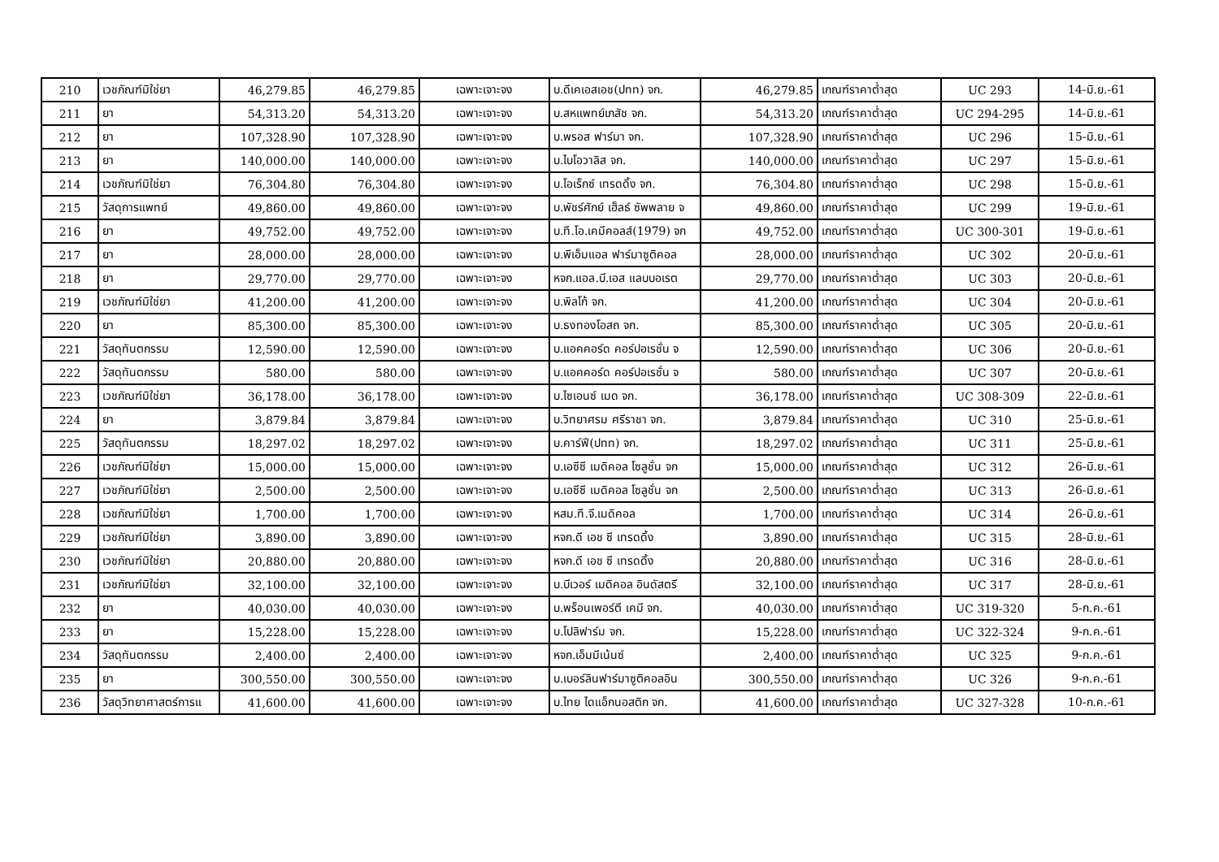| 210 | เวชภัณฑ์มิใช่ยา | 46,279.85 | 46,279.85 | เฉพาะเจาะจง | บ.ดีเคเอสเอช(ปทท) จก. | 46,279.85 | เกณฑ์ราคาต่ำสุด | UC 293 | 14-มิ.ย.-61 |
| 211 | ยา | 54,313.20 | 54,313.20 | เฉพาะเจาะจง | บ.สหแพทย์เภสัช จก. | 54,313.20 | เกณฑ์ราคาต่ำสุด | UC 294-295 | 14-มิ.ย.-61 |
| 212 | ยา | 107,328.90 | 107,328.90 | เฉพาะเจาะจง | บ.พรอส ฟาร์มา จก. | 107,328.90 | เกณฑ์ราคาต่ำสุด | UC 296 | 15-มิ.ย.-61 |
| 213 | ยา | 140,000.00 | 140,000.00 | เฉพาะเจาะจง | บ.ไบโอวาลิส จก. | 140,000.00 | เกณฑ์ราคาต่ำสุด | UC 297 | 15-มิ.ย.-61 |
| 214 | เวชภัณฑ์มิใช่ยา | 76,304.80 | 76,304.80 | เฉพาะเจาะจง | บ.โอเร็กซ์ เทรดดิ้ง จก. | 76,304.80 | เกณฑ์ราคาต่ำสุด | UC 298 | 15-มิ.ย.-61 |
| 215 | วัสดุการแพทย์ | 49,860.00 | 49,860.00 | เฉพาะเจาะจง | บ.พัชร์ศักย์ เฮ็ลธ์ ซัพพลาย จ | 49,860.00 | เกณฑ์ราคาต่ำสุด | UC 299 | 19-มิ.ย.-61 |
| 216 | ยา | 49,752.00 | 49,752.00 | เฉพาะเจาะจง | บ.ที.โอ.เคมีคอลส์(1979) จก | 49,752.00 | เกณฑ์ราคาต่ำสุด | UC 300-301 | 19-มิ.ย.-61 |
| 217 | ยา | 28,000.00 | 28,000.00 | เฉพาะเจาะจง | บ.พีเอ็มแอล ฟาร์มาซูติคอล | 28,000.00 | เกณฑ์ราคาต่ำสุด | UC 302 | 20-มิ.ย.-61 |
| 218 | ยา | 29,770.00 | 29,770.00 | เฉพาะเจาะจง | หจก.แอล.บี.เอส แลบบอเรต | 29,770.00 | เกณฑ์ราคาต่ำสุด | UC 303 | 20-มิ.ย.-61 |
| 219 | เวชภัณฑ์มิใช่ยา | 41,200.00 | 41,200.00 | เฉพาะเจาะจง | บ.พิลโก้ จก. | 41,200.00 | เกณฑ์ราคาต่ำสุด | UC 304 | 20-มิ.ย.-61 |
| 220 | ยา | 85,300.00 | 85,300.00 | เฉพาะเจาะจง | บ.ธงทองโอสถ จก. | 85,300.00 | เกณฑ์ราคาต่ำสุด | UC 305 | 20-มิ.ย.-61 |
| 221 | วัสดุทันตกรรม | 12,590.00 | 12,590.00 | เฉพาะเจาะจง | บ.แอคคอร์ด คอร์ปอเรชั่น จ | 12,590.00 | เกณฑ์ราคาต่ำสุด | UC 306 | 20-มิ.ย.-61 |
| 222 | วัสดุทันตกรรม | 580.00 | 580.00 | เฉพาะเจาะจง | บ.แอคคอร์ด คอร์ปอเรชั่น จ | 580.00 | เกณฑ์ราคาต่ำสุด | UC 307 | 20-มิ.ย.-61 |
| 223 | เวชภัณฑ์มิใช่ยา | 36,178.00 | 36,178.00 | เฉพาะเจาะจง | บ.ไซเอนซ์ เมด จก. | 36,178.00 | เกณฑ์ราคาต่ำสุด | UC 308-309 | 22-มิ.ย.-61 |
| 224 | ยา | 3,879.84 | 3,879.84 | เฉพาะเจาะจง | บ.วิทยาศรม ศรีราชา จก. | 3,879.84 | เกณฑ์ราคาต่ำสุด | UC 310 | 25-มิ.ย.-61 |
| 225 | วัสดุทันตกรรม | 18,297.02 | 18,297.02 | เฉพาะเจาะจง | บ.คาร์ฟี(ปทท) จก. | 18,297.02 | เกณฑ์ราคาต่ำสุด | UC 311 | 25-มิ.ย.-61 |
| 226 | เวชภัณฑ์มิใช่ยา | 15,000.00 | 15,000.00 | เฉพาะเจาะจง | บ.เอซีซี เมดิคอล โซลูชั่น จก | 15,000.00 | เกณฑ์ราคาต่ำสุด | UC 312 | 26-มิ.ย.-61 |
| 227 | เวชภัณฑ์มิใช่ยา | 2,500.00 | 2,500.00 | เฉพาะเจาะจง | บ.เอซีซี เมดิคอล โซลูชั่น จก | 2,500.00 | เกณฑ์ราคาต่ำสุด | UC 313 | 26-มิ.ย.-61 |
| 228 | เวชภัณฑ์มิใช่ยา | 1,700.00 | 1,700.00 | เฉพาะเจาะจง | หสม.ที.จี.เมดิคอล | 1,700.00 | เกณฑ์ราคาต่ำสุด | UC 314 | 26-มิ.ย.-61 |
| 229 | เวชภัณฑ์มิใช่ยา | 3,890.00 | 3,890.00 | เฉพาะเจาะจง | หจก.ดี เอช ซี เทรดดิ้ง | 3,890.00 | เกณฑ์ราคาต่ำสุด | UC 315 | 28-มิ.ย.-61 |
| 230 | เวชภัณฑ์มิใช่ยา | 20,880.00 | 20,880.00 | เฉพาะเจาะจง | หจก.ดี เอช ซี เทรดดิ้ง | 20,880.00 | เกณฑ์ราคาต่ำสุด | UC 316 | 28-มิ.ย.-61 |
| 231 | เวชภัณฑ์มิใช่ยา | 32,100.00 | 32,100.00 | เฉพาะเจาะจง | บ.บีเวอร์ เมดิคอล อินดัสตรี | 32,100.00 | เกณฑ์ราคาต่ำสุด | UC 317 | 28-มิ.ย.-61 |
| 232 | ยา | 40,030.00 | 40,030.00 | เฉพาะเจาะจง | บ.พร็อนเพอร์ตี เคมี จก. | 40,030.00 | เกณฑ์ราคาต่ำสุด | UC 319-320 | 5-ก.ค.-61 |
| 233 | ยา | 15,228.00 | 15,228.00 | เฉพาะเจาะจง | บ.โปลิฟาร์ม จก. | 15,228.00 | เกณฑ์ราคาต่ำสุด | UC 322-324 | 9-ก.ค.-61 |
| 234 | วัสดุทันตกรรม | 2,400.00 | 2,400.00 | เฉพาะเจาะจง | หจก.เอ็มมีเน้นซ์ | 2,400.00 | เกณฑ์ราคาต่ำสุด | UC 325 | 9-ก.ค.-61 |
| 235 | ยา | 300,550.00 | 300,550.00 | เฉพาะเจาะจง | บ.เบอร์ลินฟาร์มาซูติคอลอิน | 300,550.00 | เกณฑ์ราคาต่ำสุด | UC 326 | 9-ก.ค.-61 |
| 236 | วัสดุวิทยาศาสตร์การแ | 41,600.00 | 41,600.00 | เฉพาะเจาะจง | บ.ไทย ไดแอ็กนอสติก จก. | 41,600.00 | เกณฑ์ราคาต่ำสุด | UC 327-328 | 10-ก.ค.-61 |